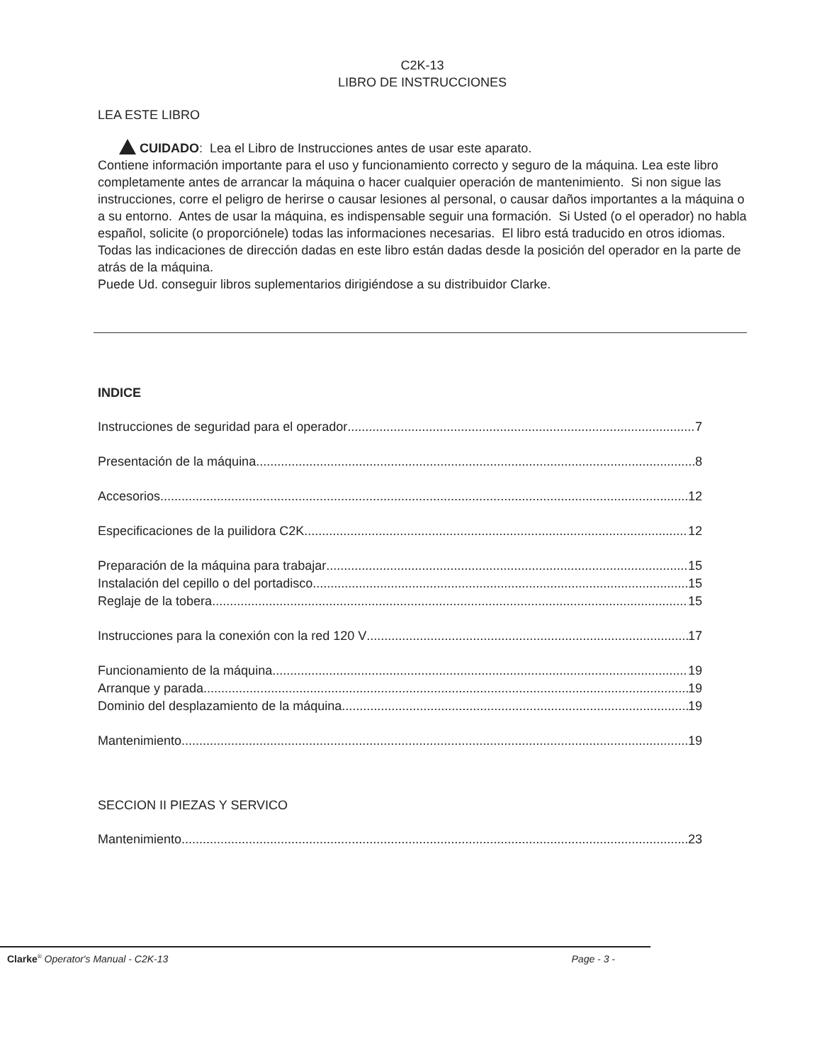C2K-13
LIBRO DE INSTRUCCIONES
LEA ESTE LIBRO
CUIDADO: Lea el Libro de Instrucciones antes de usar este aparato.
Contiene información importante para el uso y funcionamiento correcto y seguro de la máquina. Lea este libro completamente antes de arrancar la máquina o hacer cualquier operación de mantenimiento. Si non sigue las instrucciones, corre el peligro de herirse o causar lesiones al personal, o causar daños importantes a la máquina o a su entorno. Antes de usar la máquina, es indispensable seguir una formación. Si Usted (o el operador) no habla español, solicite (o proporciónele) todas las informaciones necesarias. El libro está traducido en otros idiomas. Todas las indicaciones de dirección dadas en este libro están dadas desde la posición del operador en la parte de atrás de la máquina.
Puede Ud. conseguir libros suplementarios dirigiéndose a su distribuidor Clarke.
INDICE
Instrucciones de seguridad para el operador 7
Presentación de la máquina 8
Accesorios 12
Especificaciones de la puilidora C2K 12
Preparación de la máquina para trabajar 15
Instalación del cepillo o del portadisco 15
Reglaje de la tobera 15
Instrucciones para la conexión con la red 120 V 17
Funcionamiento de la máquina 19
Arranque y parada 19
Dominio del desplazamiento de la máquina 19
Mantenimiento 19
SECCION II PIEZAS Y SERVICO
Mantenimiento 23
Clarke<sup>®</sup> Operator's Manual - C2K-13 Page - 3 -